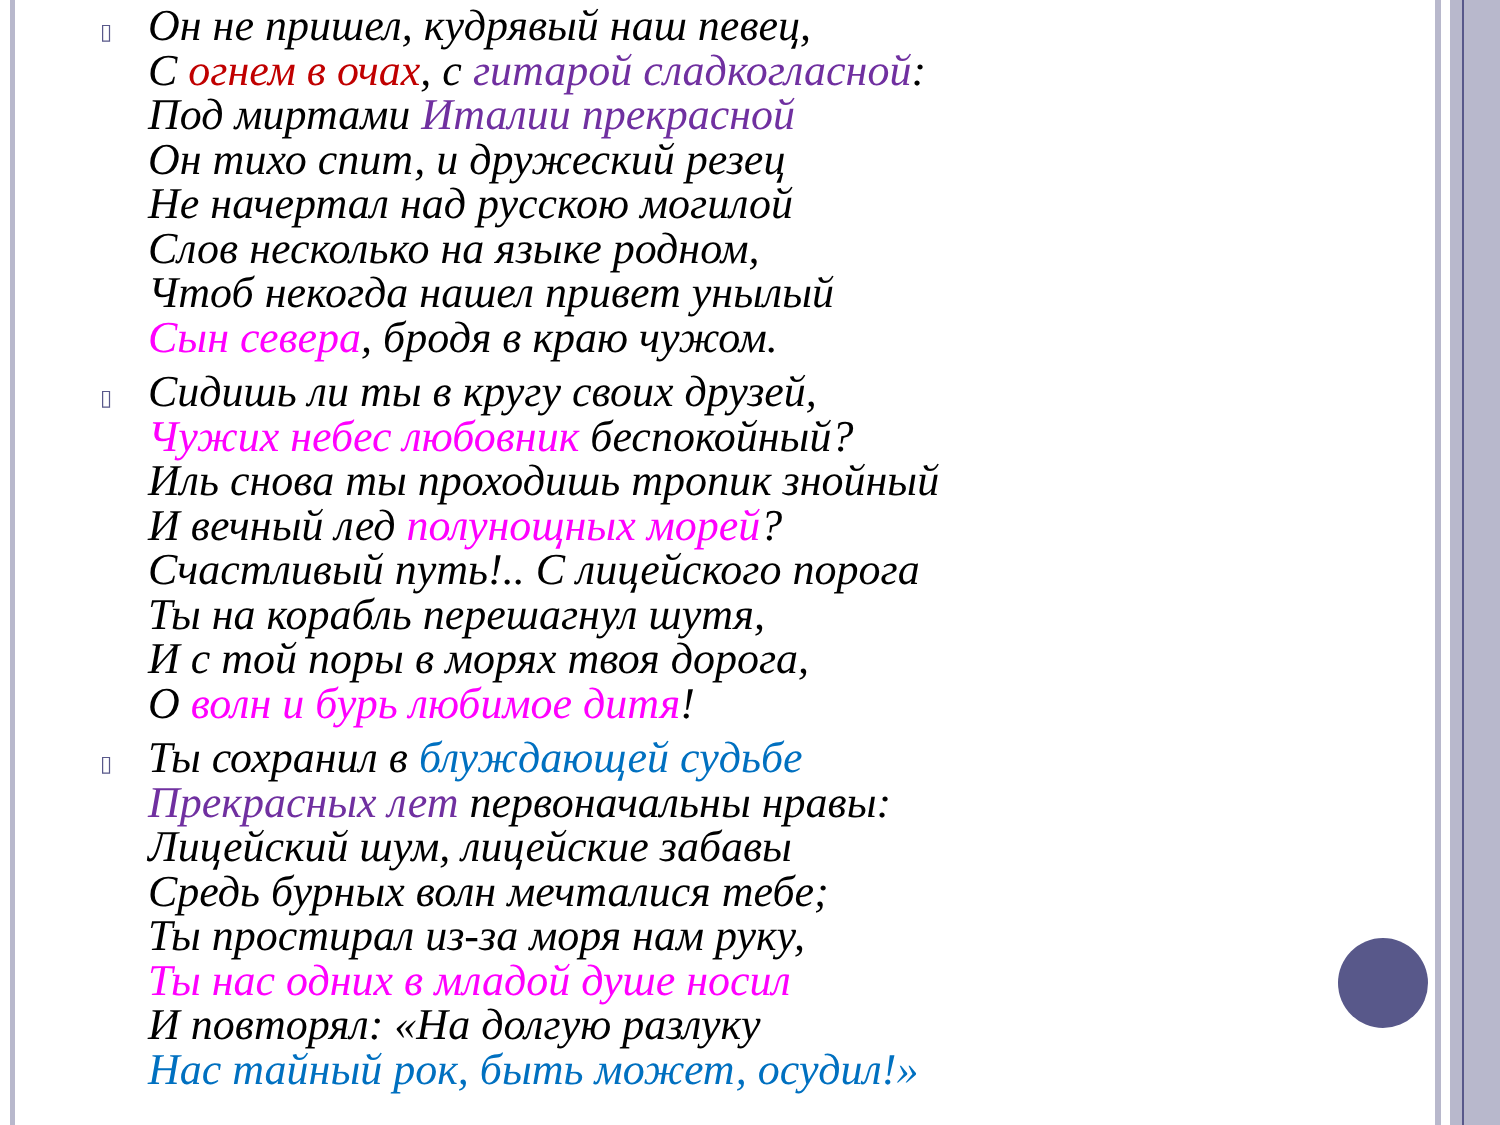▯
Он не пришел, кудрявый наш певец,
С огнем в очах, с гитарой сладкогласной:
Под миртами Италии прекрасной
Он тихо спит, и дружеский резец
Не начертал над русскою могилой
Слов несколько на языке родном,
Чтоб некогда нашел привет унылый
Сын севера, бродя в краю чужом.
▯
Сидишь ли ты в кругу своих друзей,
Чужих небес любовник беспокойный?
Иль снова ты проходишь тропик знойный
И вечный лед полунощных морей?
Счастливый путь!.. С лицейского порога
Ты на корабль перешагнул шутя,
И с той поры в морях твоя дорога,
О волн и бурь любимое дитя!
▯
Ты сохранил в блуждающей судьбе
Прекрасных лет первоначальны нравы:
Лицейский шум, лицейские забавы
Средь бурных волн мечталися тебе;
Ты простирал из-за моря нам руку,
Ты нас одних в младой душе носил
И повторял: «На долгую разлуку
Нас тайный рок, быть может, осудил!»